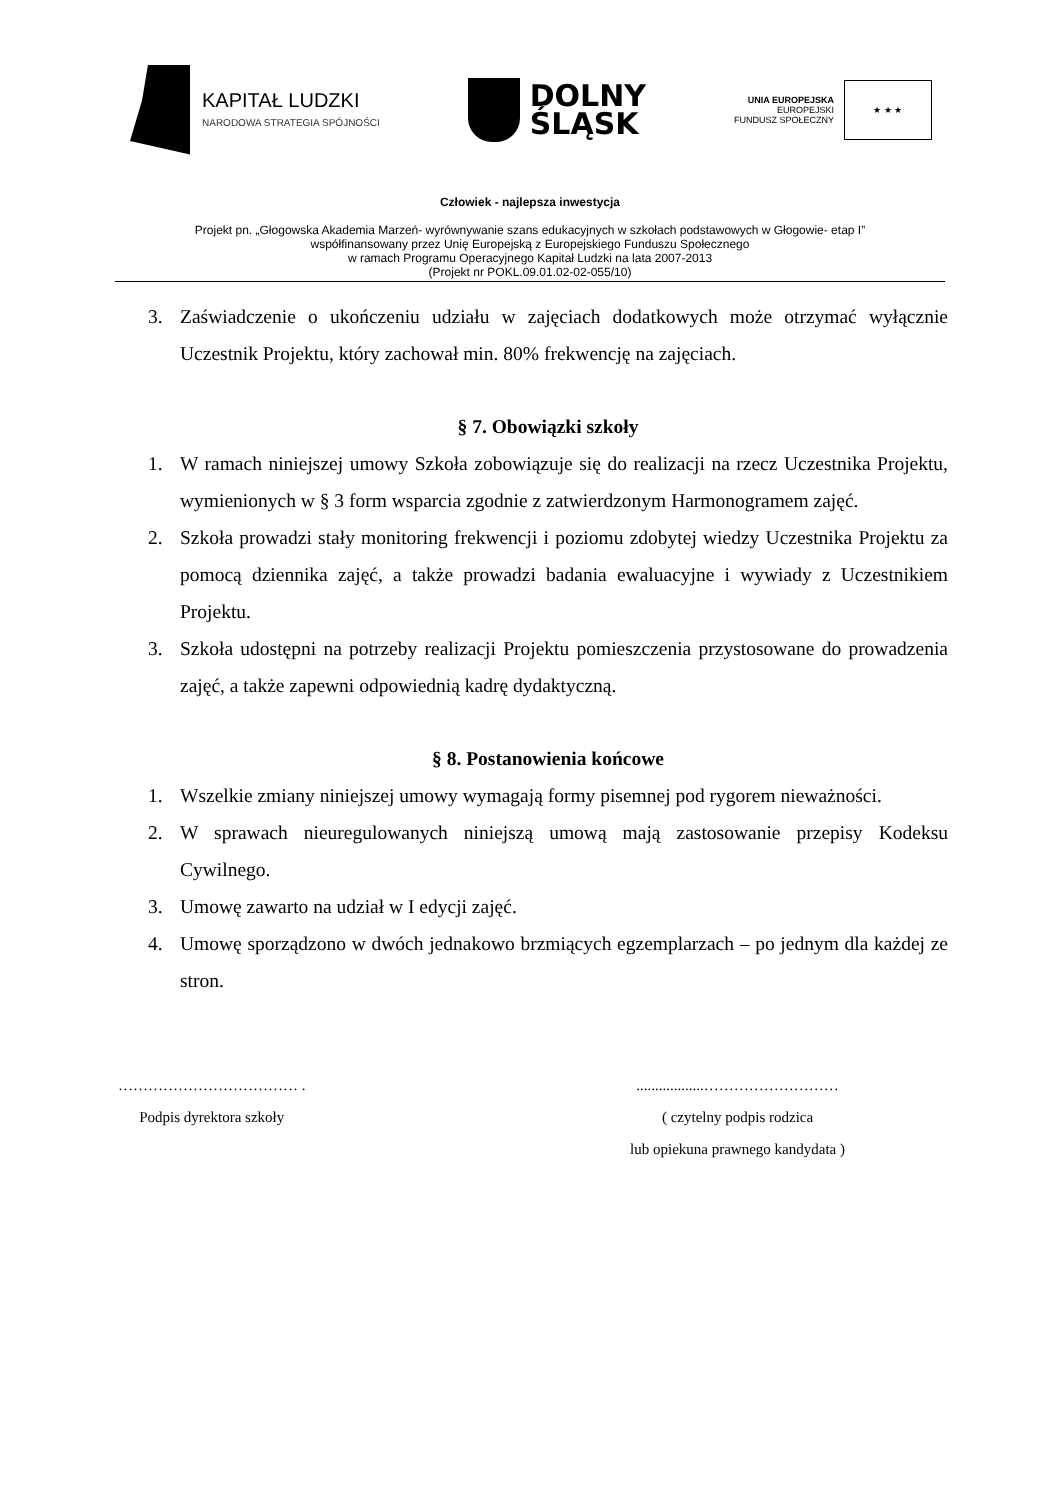KAPITAŁ LUDZKI
NARODOWA STRATEGIA SPÓJNOŚCI
DOLNY
ŚLĄSK
UNIA EUROPEJSKA
EUROPEJSKI
FUNDUSZ SPOŁECZNY
★ ★ ★
Człowiek - najlepsza inwestycja
Projekt pn. „Głogowska Akademia Marzeń- wyrównywanie szans edukacyjnych w szkołach podstawowych w Głogowie- etap I”
współfinansowany przez Unię Europejską z Europejskiego Funduszu Społecznego
w ramach Programu Operacyjnego Kapitał Ludzki na lata 2007-2013
(Projekt nr POKL.09.01.02-02-055/10)
3. Zaświadczenie o ukończeniu udziału w zajęciach dodatkowych może otrzymać wyłącznie Uczestnik Projektu, który zachował min. 80% frekwencję na zajęciach.
§ 7. Obowiązki szkoły
1. W ramach niniejszej umowy Szkoła zobowiązuje się do realizacji na rzecz Uczestnika Projektu, wymienionych w § 3 form wsparcia zgodnie z zatwierdzonym Harmonogramem zajęć.
2. Szkoła prowadzi stały monitoring frekwencji i poziomu zdobytej wiedzy Uczestnika Projektu za pomocą dziennika zajęć, a także prowadzi badania ewaluacyjne i wywiady z Uczestnikiem Projektu.
3. Szkoła udostępni na potrzeby realizacji Projektu pomieszczenia przystosowane do prowadzenia zajęć, a także zapewni odpowiednią kadrę dydaktyczną.
§ 8. Postanowienia końcowe
1. Wszelkie zmiany niniejszej umowy wymagają formy pisemnej pod rygorem nieważności.
2. W sprawach nieuregulowanych niniejszą umową mają zastosowanie przepisy Kodeksu Cywilnego.
3. Umowę zawarto na udział w I edycji zajęć.
4. Umowę sporządzono w dwóch jednakowo brzmiących egzemplarzach – po jednym dla każdej ze stron.
……………………………… .
Podpis dyrektora szkoły
..................………………………
( czytelny podpis rodzica
lub opiekuna prawnego kandydata )